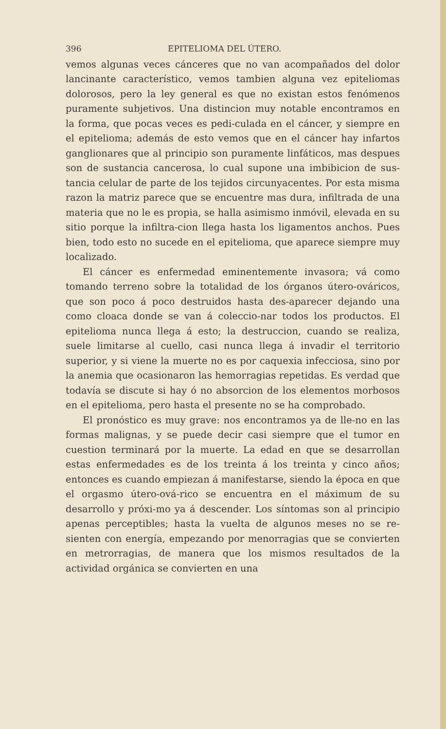396 EPITELIOMA DEL ÚTERO.
vemos algunas veces cánceres que no van acompañados del dolor lancinante característico, vemos tambien alguna vez epiteliomas dolorosos, pero la ley general es que no existan estos fenómenos puramente subjetivos. Una distincion muy notable encontramos en la forma, que pocas veces es pedi-culada en el cáncer, y siempre en el epitelioma; además de esto vemos que en el cáncer hay infartos ganglionares que al principio son puramente linfáticos, mas despues son de sustancia cancerosa, lo cual supone una imbibicion de sus-tancia celular de parte de los tejidos circunyacentes. Por esta misma razon la matriz parece que se encuentre mas dura, infiltrada de una materia que no le es propia, se halla asimismo inmóvil, elevada en su sitio porque la infiltra-cion llega hasta los ligamentos anchos. Pues bien, todo esto no sucede en el epitelioma, que aparece siempre muy localizado.
El cáncer es enfermedad eminentemente invasora; vá como tomando terreno sobre la totalidad de los órganos útero-ováricos, que son poco á poco destruidos hasta des-aparecer dejando una como cloaca donde se van á coleccio-nar todos los productos. El epitelioma nunca llega á esto; la destruccion, cuando se realiza, suele limitarse al cuello, casi nunca llega á invadir el territorio superior, y si viene la muerte no es por caquexia infecciosa, sino por la anemia que ocasionaron las hemorragias repetidas. Es verdad que todavía se discute si hay ó no absorcion de los elementos morbosos en el epitelioma, pero hasta el presente no se ha comprobado.
El pronóstico es muy grave: nos encontramos ya de lle-no en las formas malignas, y se puede decir casi siempre que el tumor en cuestion terminará por la muerte. La edad en que se desarrollan estas enfermedades es de los treinta á los treinta y cinco años; entonces es cuando empiezan á manifestarse, siendo la época en que el orgasmo útero-ová-rico se encuentra en el máximum de su desarrollo y próxi-mo ya á descender. Los síntomas son al principio apenas perceptibles; hasta la vuelta de algunos meses no se re-sienten con energía, empezando por menorragias que se convierten en metrorragias, de manera que los mismos resultados de la actividad orgánica se convierten en una